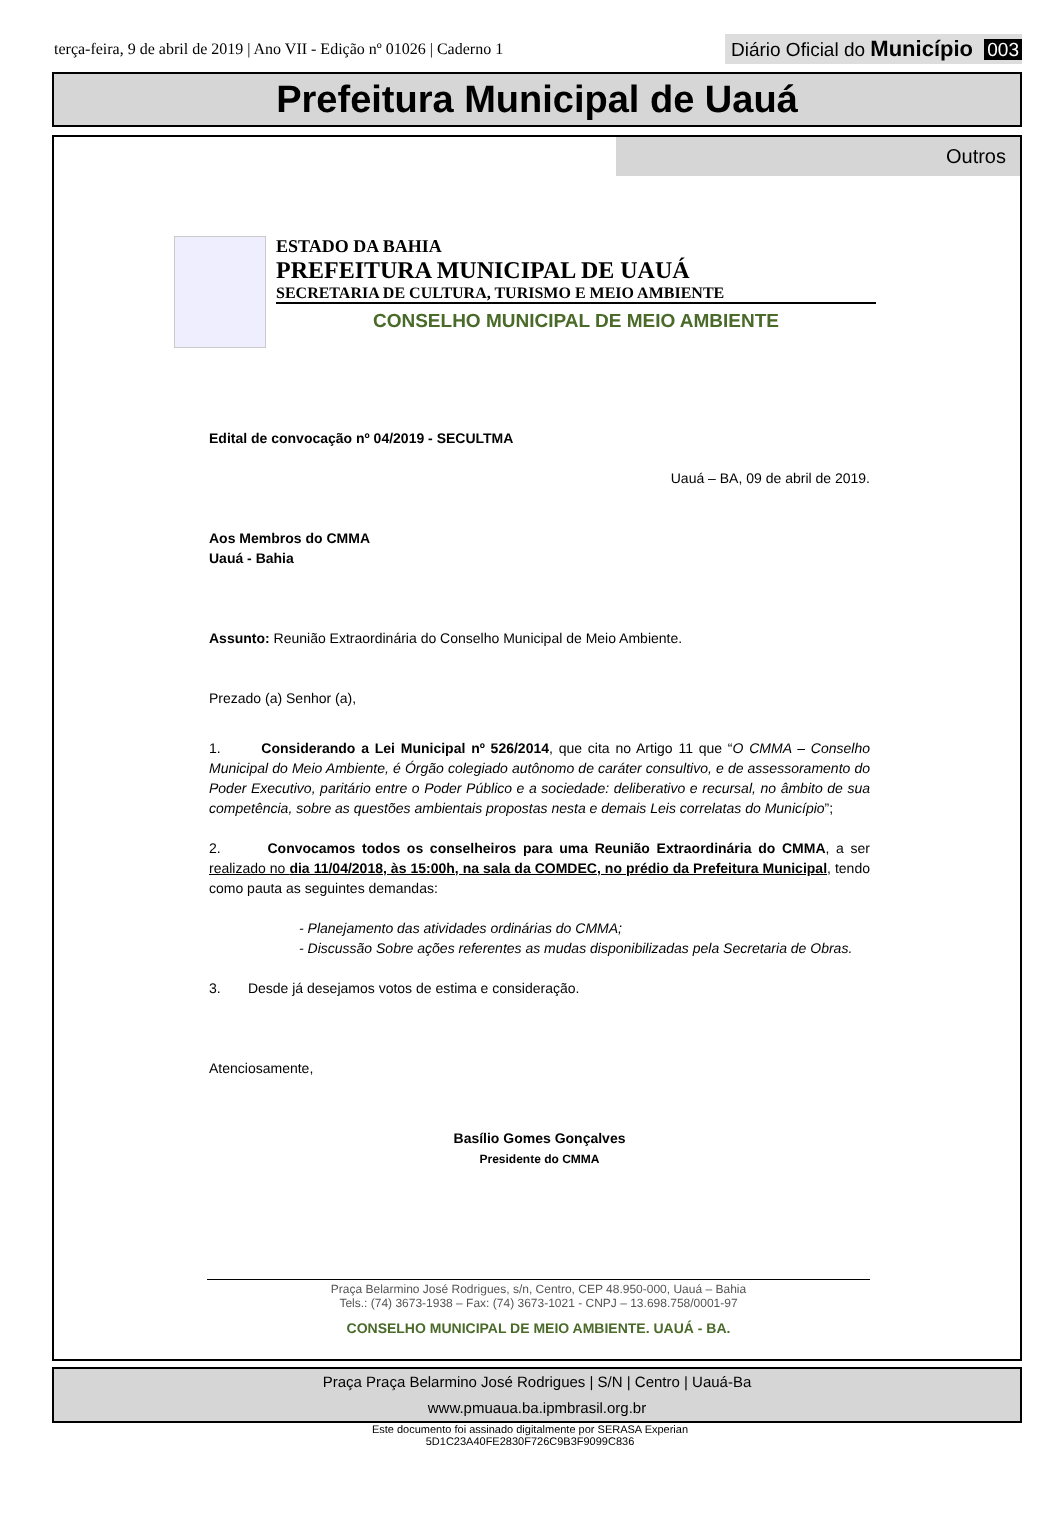terça-feira, 9 de abril de 2019 | Ano VII - Edição nº 01026 | Caderno 1
Diário Oficial do Município 003
Prefeitura Municipal de Uauá
Outros
ESTADO DA BAHIA
PREFEITURA MUNICIPAL DE UAUÁ
SECRETARIA DE CULTURA, TURISMO E MEIO AMBIENTE
CONSELHO MUNICIPAL DE MEIO AMBIENTE
Edital de convocação nº 04/2019 - SECULTMA
Uauá – BA, 09 de abril de 2019.
Aos Membros do CMMA
Uauá - Bahia
Assunto: Reunião Extraordinária do Conselho Municipal de Meio Ambiente.
Prezado (a) Senhor (a),
1. Considerando a Lei Municipal nº 526/2014, que cita no Artigo 11 que “O CMMA – Conselho Municipal do Meio Ambiente, é Órgão colegiado autônomo de caráter consultivo, e de assessoramento do Poder Executivo, paritário entre o Poder Público e a sociedade: deliberativo e recursal, no âmbito de sua competência, sobre as questões ambientais propostas nesta e demais Leis correlatas do Município”;
2. Convocamos todos os conselheiros para uma Reunião Extraordinária do CMMA, a ser realizado no dia 11/04/2018, às 15:00h, na sala da COMDEC, no prédio da Prefeitura Municipal, tendo como pauta as seguintes demandas:
- Planejamento das atividades ordinárias do CMMA;
- Discussão Sobre ações referentes as mudas disponibilizadas pela Secretaria de Obras.
3. Desde já desejamos votos de estima e consideração.
Atenciosamente,
Basílio Gomes Gonçalves
Presidente do CMMA
Praça Belarmino José Rodrigues, s/n, Centro, CEP 48.950-000, Uauá – Bahia
Tels.: (74) 3673-1938 – Fax: (74) 3673-1021 - CNPJ – 13.698.758/0001-97
CONSELHO MUNICIPAL DE MEIO AMBIENTE. UAUÁ - BA.
Praça Praça Belarmino José Rodrigues | S/N | Centro | Uauá-Ba
www.pmuaua.ba.ipmbrasil.org.br
Este documento foi assinado digitalmente por SERASA Experian
5D1C23A40FE2830F726C9B3F9099C836